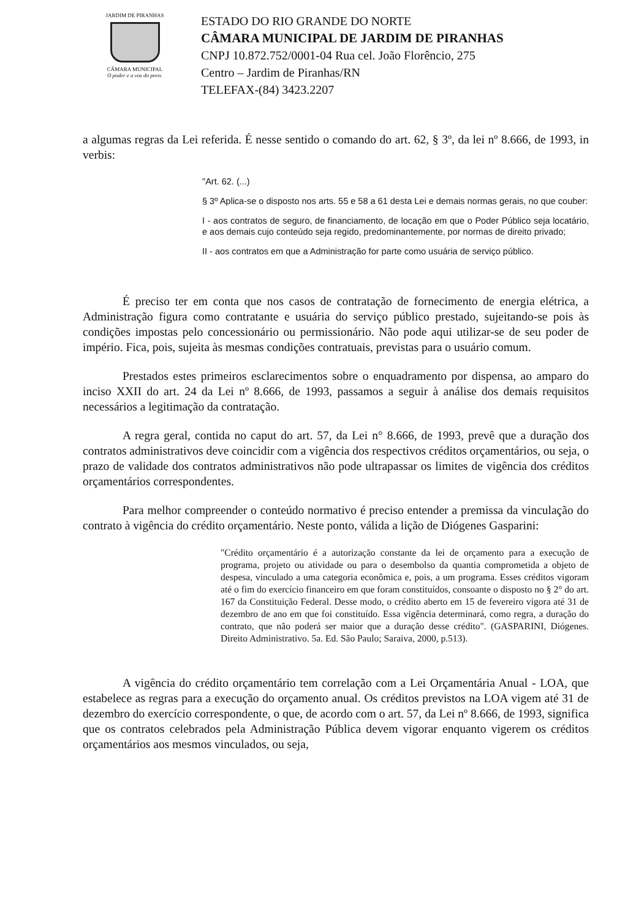JARDIM DE PIRANHAS
CÂMARA MUNICIPAL
O poder e a voz do povo.
ESTADO DO RIO GRANDE DO NORTE
CÂMARA MUNICIPAL DE JARDIM DE PIRANHAS
CNPJ 10.872.752/0001-04 Rua cel. João Florêncio, 275
Centro – Jardim de Piranhas/RN
TELEFAX-(84) 3423.2207
a algumas regras da Lei referida. É nesse sentido o comando do art. 62, § 3º, da lei nº 8.666, de 1993, in verbis:
"Art. 62. (...)
§ 3º Aplica-se o disposto nos arts. 55 e 58 a 61 desta Lei e demais normas gerais, no que couber:
I - aos contratos de seguro, de financiamento, de locação em que o Poder Público seja locatário, e aos demais cujo conteúdo seja regido, predominantemente, por normas de direito privado;
II - aos contratos em que a Administração for parte como usuária de serviço público.
É preciso ter em conta que nos casos de contratação de fornecimento de energia elétrica, a Administração figura como contratante e usuária do serviço público prestado, sujeitando-se pois às condições impostas pelo concessionário ou permissionário. Não pode aqui utilizar-se de seu poder de império. Fica, pois, sujeita às mesmas condições contratuais, previstas para o usuário comum.
Prestados estes primeiros esclarecimentos sobre o enquadramento por dispensa, ao amparo do inciso XXII do art. 24 da Lei nº 8.666, de 1993, passamos a seguir à análise dos demais requisitos necessários a legitimação da contratação.
A regra geral, contida no caput do art. 57, da Lei n° 8.666, de 1993, prevê que a duração dos contratos administrativos deve coincidir com a vigência dos respectivos créditos orçamentários, ou seja, o prazo de validade dos contratos administrativos não pode ultrapassar os limites de vigência dos créditos orçamentários correspondentes.
Para melhor compreender o conteúdo normativo é preciso entender a premissa da vinculação do contrato à vigência do crédito orçamentário. Neste ponto, válida a lição de Diógenes Gasparini:
"Crédito orçamentário é a autorização constante da lei de orçamento para a execução de programa, projeto ou atividade ou para o desembolso da quantia comprometida a objeto de despesa, vinculado a uma categoria econômica e, pois, a um programa. Esses créditos vigoram até o fim do exercício financeiro em que foram constituídos, consoante o disposto no § 2° do art. 167 da Constituição Federal. Desse modo, o crédito aberto em 15 de fevereiro vigora até 31 de dezembro de ano em que foi constituído. Essa vigência determinará, como regra, a duração do contrato, que não poderá ser maior que a duração desse crédito". (GASPARINI, Diógenes. Direito Administrativo. 5a. Ed. São Paulo; Saraiva, 2000, p.513).
A vigência do crédito orçamentário tem correlação com a Lei Orçamentária Anual - LOA, que estabelece as regras para a execução do orçamento anual. Os créditos previstos na LOA vigem até 31 de dezembro do exercício correspondente, o que, de acordo com o art. 57, da Lei nº 8.666, de 1993, significa que os contratos celebrados pela Administração Pública devem vigorar enquanto vigerem os créditos orçamentários aos mesmos vinculados, ou seja,